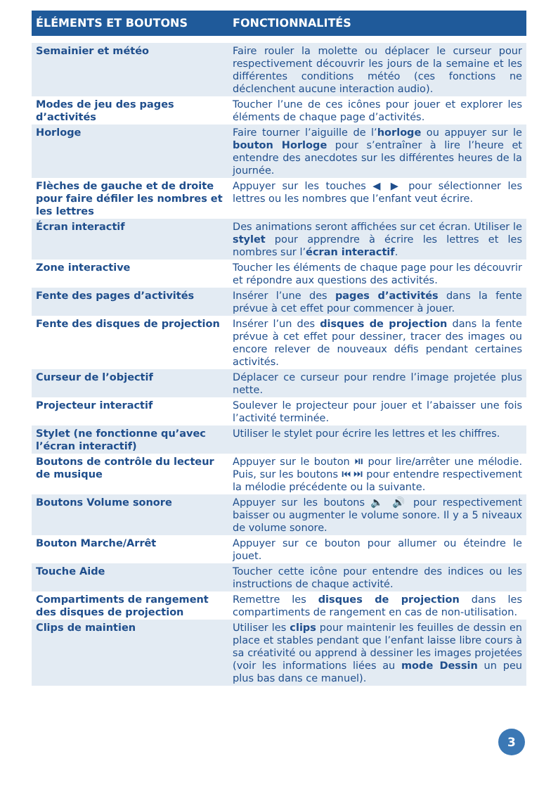| ÉLÉMENTS ET BOUTONS | FONCTIONNALITÉS |
| --- | --- |
| Semainier et météo | Faire rouler la molette ou déplacer le curseur pour respectivement découvrir les jours de la semaine et les différentes conditions météo (ces fonctions ne déclenchent aucune interaction audio). |
| Modes de jeu des pages d’activités | Toucher l’une de ces icônes pour jouer et explorer les éléments de chaque page d’activités. |
| Horloge | Faire tourner l’aiguille de l’ horloge ou appuyer sur le bouton Horloge pour s’entraîner à lire l’heure et entendre des anecdotes sur les différentes heures de la journée. |
| Flèches de gauche et de droite pour faire défiler les nombres et les lettres | Appuyer sur les touches ◀ ▶ pour sélectionner les lettres ou les nombres que l’enfant veut écrire. |
| Écran interactif | Des animations seront affichées sur cet écran. Utiliser le stylet pour apprendre à écrire les lettres et les nombres sur l’ écran interactif . |
| Zone interactive | Toucher les éléments de chaque page pour les découvrir et répondre aux questions des activités. |
| Fente des pages d’activités | Insérer l’une des pages d’activités dans la fente prévue à cet effet pour commencer à jouer. |
| Fente des disques de projection | Insérer l’un des disques de projection dans la fente prévue à cet effet pour dessiner, tracer des images ou encore relever de nouveaux défis pendant certaines activités. |
| Curseur de l’objectif | Déplacer ce curseur pour rendre l’image projetée plus nette. |
| Projecteur interactif | Soulever le projecteur pour jouer et l’abaisser une fois l’activité terminée. |
| Stylet (ne fonctionne qu’avec l’écran interactif) | Utiliser le stylet pour écrire les lettres et les chiffres. |
| Boutons de contrôle du lecteur de musique | Appuyer sur le bouton ⏯ pour lire/arrêter une mélodie. Puis, sur les boutons ⏮ ⏭ pour entendre respectivement la mélodie précédente ou la suivante. |
| Boutons Volume sonore | Appuyer sur les boutons 🔈 🔊 pour respectivement baisser ou augmenter le volume sonore. Il y a 5 niveaux de volume sonore. |
| Bouton Marche/Arrêt | Appuyer sur ce bouton pour allumer ou éteindre le jouet. |
| Touche Aide | Toucher cette icône pour entendre des indices ou les instructions de chaque activité. |
| Compartiments de rangement des disques de projection | Remettre les disques de projection dans les compartiments de rangement en cas de non-utilisation. |
| Clips de maintien | Utiliser les clips pour maintenir les feuilles de dessin en place et stables pendant que l’enfant laisse libre cours à sa créativité ou apprend à dessiner les images projetées (voir les informations liées au mode Dessin un peu plus bas dans ce manuel). |
3